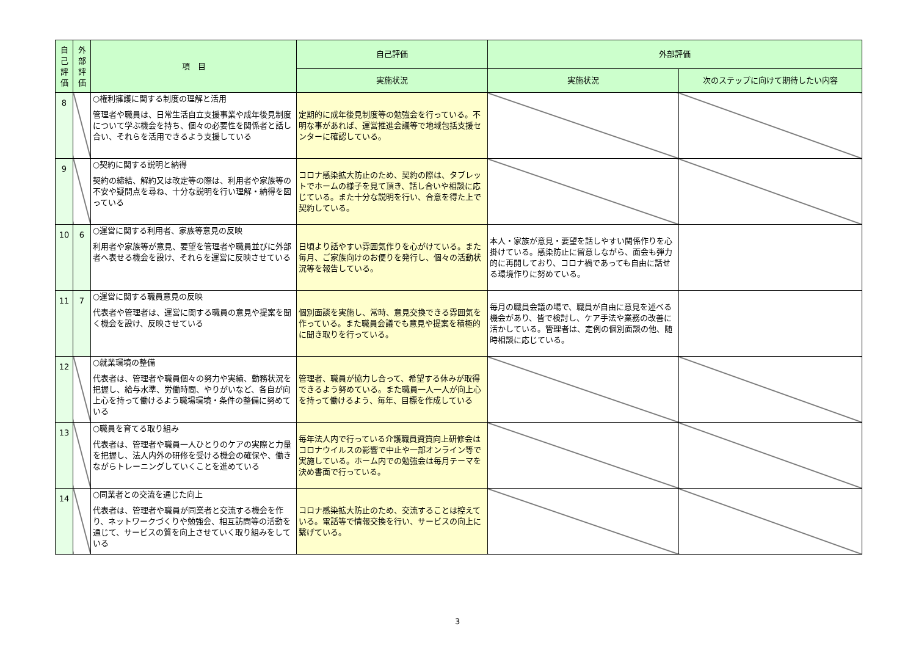| 自己評価 | 外部評価 | 項 目 | 自己評価 | 外部評価 | |
| --- | --- | --- | --- | --- | --- |
| | | | 実施状況 | 実施状況 | 次のステップに向けて期待したい内容 |
| 8 | | ○権利擁護に関する制度の理解と活用 管理者や職員は、日常生活自立支援事業や成年後見制度について学ぶ機会を持ち、個々の必要性を関係者と話し合い、それらを活用できるよう支援している | 定期的に成年後見制度等の勉強会を行っている。不明な事があれば、運営推進会議等で地域包括支援センターに確認している。 | | |
| 9 | | ○契約に関する説明と納得 契約の締結、解約又は改定等の際は、利用者や家族等の不安や疑問点を尋ね、十分な説明を行い理解・納得を図っている | コロナ感染拡大防止のため、契約の際は、タブレットでホームの様子を見て頂き、話し合いや相談に応じている。また十分な説明を行い、合意を得た上で契約している。 | | |
| 10 | 6 | ○運営に関する利用者、家族等意見の反映 利用者や家族等が意見、要望を管理者や職員並びに外部者へ表せる機会を設け、それらを運営に反映させている | 日頃より話やすい雰囲気作りを心がけている。また毎月、ご家族向けのお便りを発行し、個々の活動状況等を報告している。 | 本人・家族が意見・要望を話しやすい関係作りを心掛けている。感染防止に留意しながら、面会も弾力的に再開しており、コロナ禍であっても自由に話せる環境作りに努めている。 | |
| 11 | 7 | ○運営に関する職員意見の反映 代表者や管理者は、運営に関する職員の意見や提案を聞く機会を設け、反映させている | 個別面談を実施し、常時、意見交換できる雰囲気を作っている。また職員会議でも意見や提案を積極的に聞き取りを行っている。 | 毎月の職員会議の場で、職員が自由に意見を述べる機会があり、皆で検討し、ケア手法や業務の改善に活かしている。管理者は、定例の個別面談の他、随時相談に応じている。 | |
| 12 | | ○就業環境の整備 代表者は、管理者や職員個々の努力や実績、勤務状況を把握し、給与水準、労働時間、やりがいなど、各自が向上心を持って働けるよう職場環境・条件の整備に努めている | 管理者、職員が協力し合って、希望する休みが取得できるよう努めている。また職員一人一人が向上心を持って働けるよう、毎年、目標を作成している | | |
| 13 | | ○職員を育てる取り組み 代表者は、管理者や職員一人ひとりのケアの実際と力量を把握し、法人内外の研修を受ける機会の確保や、働きながらトレーニングしていくことを進めている | 毎年法人内で行っている介護職員資質向上研修会はコロナウイルスの影響で中止や一部オンライン等で実施している。ホーム内での勉強会は毎月テーマを決め書面で行っている。 | | |
| 14 | | ○同業者との交流を通じた向上 代表者は、管理者や職員が同業者と交流する機会を作り、ネットワークづくりや勉強会、相互訪問等の活動を通じて、サービスの質を向上させていく取り組みをしている | コロナ感染拡大防止のため、交流することは控えている。電話等で情報交換を行い、サービスの向上に繋げている。 | | |
3